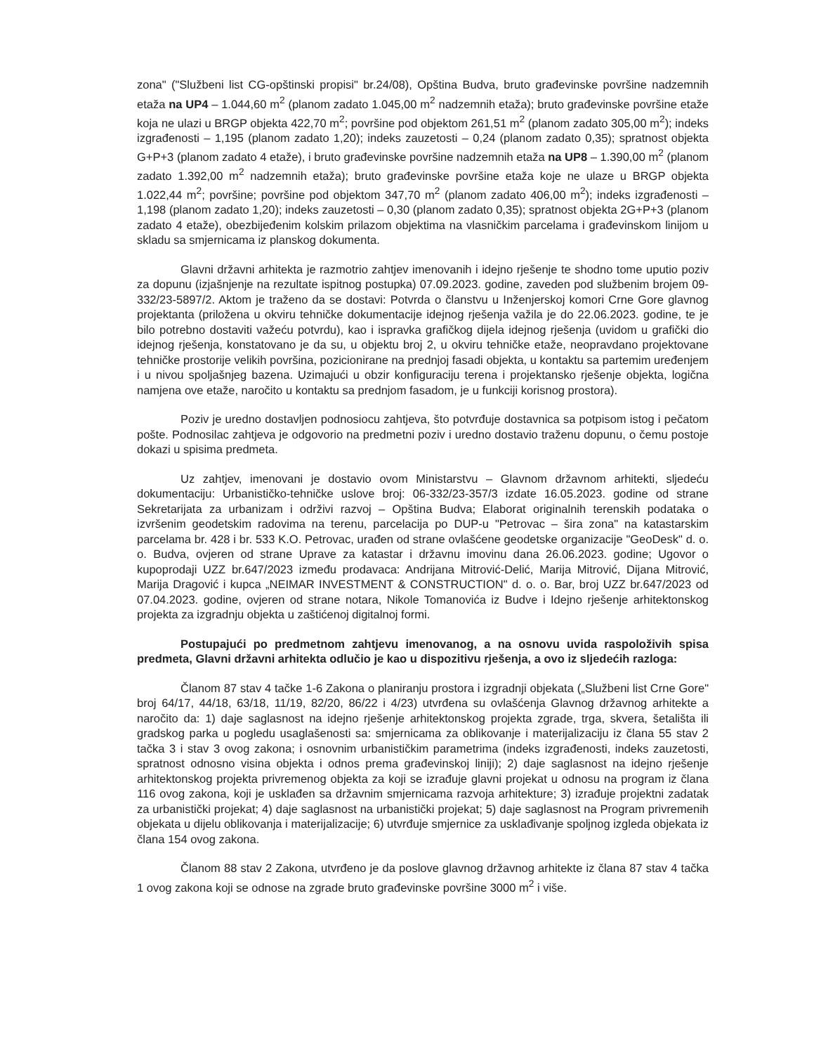zona" ("Službeni list CG-opštinski propisi" br.24/08), Opština Budva, bruto građevinske površine nadzemnih etaža na UP4 – 1.044,60 m<sup>2</sup> (planom zadato 1.045,00 m<sup>2</sup> nadzemnih etaža); bruto građevinske površine etaže koja ne ulazi u BRGP objekta 422,70 m<sup>2</sup>; površine pod objektom 261,51 m<sup>2</sup> (planom zadato 305,00 m<sup>2</sup>); indeks izgrađenosti – 1,195 (planom zadato 1,20); indeks zauzetosti – 0,24 (planom zadato 0,35); spratnost objekta G+P+3 (planom zadato 4 etaže), i bruto građevinske površine nadzemnih etaža na UP8 – 1.390,00 m<sup>2</sup> (planom zadato 1.392,00 m<sup>2</sup> nadzemnih etaža); bruto građevinske površine etaža koje ne ulaze u BRGP objekta 1.022,44 m<sup>2</sup>; površine; površine pod objektom 347,70 m<sup>2</sup> (planom zadato 406,00 m<sup>2</sup>); indeks izgrađenosti – 1,198 (planom zadato 1,20); indeks zauzetosti – 0,30 (planom zadato 0,35); spratnost objekta 2G+P+3 (planom zadato 4 etaže), obezbijeđenim kolskim prilazom objektima na vlasničkim parcelama i građevinskom linijom u skladu sa smjernicama iz planskog dokumenta.
Glavni državni arhitekta je razmotrio zahtjev imenovanih i idejno rješenje te shodno tome uputio poziv za dopunu (izjašnjenje na rezultate ispitnog postupka) 07.09.2023. godine, zaveden pod službenim brojem 09-332/23-5897/2. Aktom je traženo da se dostavi: Potvrda o članstvu u Inženjerskoj komori Crne Gore glavnog projektanta (priložena u okviru tehničke dokumentacije idejnog rješenja važila je do 22.06.2023. godine, te je bilo potrebno dostaviti važeću potvrdu), kao i ispravka grafičkog dijela idejnog rješenja (uvidom u grafički dio idejnog rješenja, konstatovano je da su, u objektu broj 2, u okviru tehničke etaže, neopravdano projektovane tehničke prostorije velikih površina, pozicionirane na prednjoj fasadi objekta, u kontaktu sa partemim uređenjem i u nivou spoljašnjeg bazena. Uzimajući u obzir konfiguraciju terena i projektansko rješenje objekta, logična namjena ove etaže, naročito u kontaktu sa prednjom fasadom, je u funkciji korisnog prostora).
Poziv je uredno dostavljen podnosiocu zahtjeva, što potvrđuje dostavnica sa potpisom istog i pečatom pošte. Podnosilac zahtjeva je odgovorio na predmetni poziv i uredno dostavio traženu dopunu, o čemu postoje dokazi u spisima predmeta.
Uz zahtjev, imenovani je dostavio ovom Ministarstvu – Glavnom državnom arhitekti, sljedeću dokumentaciju: Urbanističko-tehničke uslove broj: 06-332/23-357/3 izdate 16.05.2023. godine od strane Sekretarijata za urbanizam i održivi razvoj – Opština Budva; Elaborat originalnih terenskih podataka o izvršenim geodetskim radovima na terenu, parcelacija po DUP-u "Petrovac – šira zona" na katastarskim parcelama br. 428 i br. 533 K.O. Petrovac, urađen od strane ovlašćene geodetske organizacije "GeoDesk" d. o. o. Budva, ovjeren od strane Uprave za katastar i državnu imovinu dana 26.06.2023. godine; Ugovor o kupoprodaji UZZ br.647/2023 između prodavaca: Andrijana Mitrović-Delić, Marija Mitrović, Dijana Mitrović, Marija Dragović i kupca „NEIMAR INVESTMENT & CONSTRUCTION" d. o. o. Bar, broj UZZ br.647/2023 od 07.04.2023. godine, ovjeren od strane notara, Nikole Tomanovića iz Budve i Idejno rješenje arhitektonskog projekta za izgradnju objekta u zaštićenoj digitalnoj formi.
Postupajući po predmetnom zahtjevu imenovanog, a na osnovu uvida raspoloživih spisa predmeta, Glavni državni arhitekta odlučio je kao u dispozitivu rješenja, a ovo iz sljedećih razloga:
Članom 87 stav 4 tačke 1-6 Zakona o planiranju prostora i izgradnji objekata („Službeni list Crne Gore" broj 64/17, 44/18, 63/18, 11/19, 82/20, 86/22 i 4/23) utvrđena su ovlašćenja Glavnog državnog arhitekte a naročito da: 1) daje saglasnost na idejno rješenje arhitektonskog projekta zgrade, trga, skvera, šetališta ili gradskog parka u pogledu usaglašenosti sa: smjernicama za oblikovanje i materijalizaciju iz člana 55 stav 2 tačka 3 i stav 3 ovog zakona; i osnovnim urbanističkim parametrima (indeks izgrađenosti, indeks zauzetosti, spratnost odnosno visina objekta i odnos prema građevinskoj liniji); 2) daje saglasnost na idejno rješenje arhitektonskog projekta privremenog objekta za koji se izrađuje glavni projekat u odnosu na program iz člana 116 ovog zakona, koji je usklađen sa državnim smjernicama razvoja arhitekture; 3) izrađuje projektni zadatak za urbanistički projekat; 4) daje saglasnost na urbanistički projekat; 5) daje saglasnost na Program privremenih objekata u dijelu oblikovanja i materijalizacije; 6) utvrđuje smjernice za usklađivanje spoljnog izgleda objekata iz člana 154 ovog zakona.
Članom 88 stav 2 Zakona, utvrđeno je da poslove glavnog državnog arhitekte iz člana 87 stav 4 tačka 1 ovog zakona koji se odnose na zgrade bruto građevinske površine 3000 m<sup>2</sup> i više.